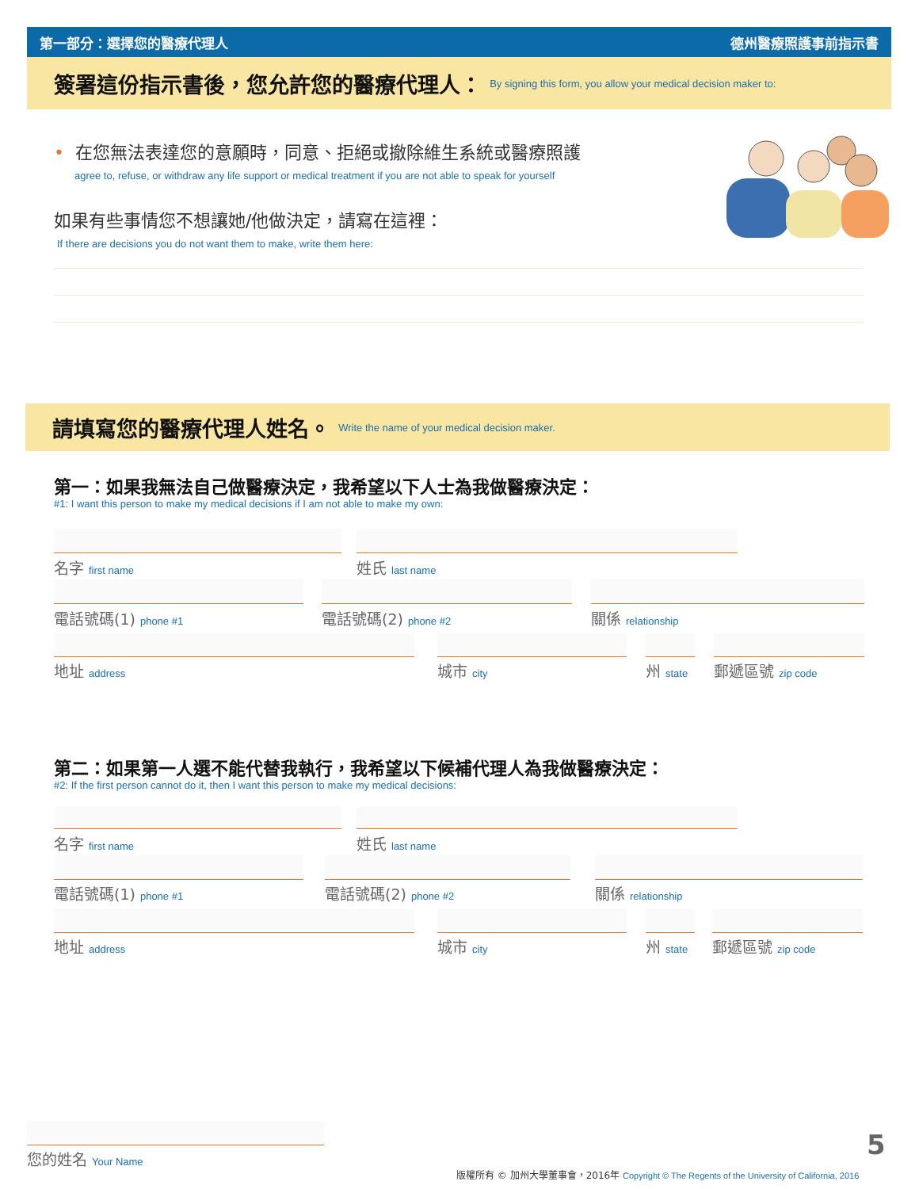第一部分：選擇您的醫療代理人 德州醫療照護事前指示書
簽署這份指示書後，您允許您的醫療代理人： By signing this form, you allow your medical decision maker to:
• 在您無法表達您的意願時，同意、拒絕或撤除維生系統或醫療照護
agree to, refuse, or withdraw any life support or medical treatment if you are not able to speak for yourself
如果有些事情您不想讓她/他做決定，請寫在這裡：
If there are decisions you do not want them to make, write them here:
請填寫您的醫療代理人姓名。 Write the name of your medical decision maker.
第一：如果我無法自己做醫療決定，我希望以下人士為我做醫療決定：
#1: I want this person to make my medical decisions if I am not able to make my own:
名字 first name 姓氏 last name
電話號碼(1) phone #1 電話號碼(2) phone #2 關係 relationship
地址 address 城市 city 州 state 郵遞區號 zip code
第二：如果第一人選不能代替我執行，我希望以下候補代理人為我做醫療決定：
#2: If the first person cannot do it, then I want this person to make my medical decisions:
名字 first name 姓氏 last name
電話號碼(1) phone #1 電話號碼(2) phone #2 關係 relationship
地址 address 城市 city 州 state 郵遞區號 zip code
您的姓名 Your Name 5
版權所有 © 加州大學董事會，2016年 Copyright © The Regents of the University of California, 2016